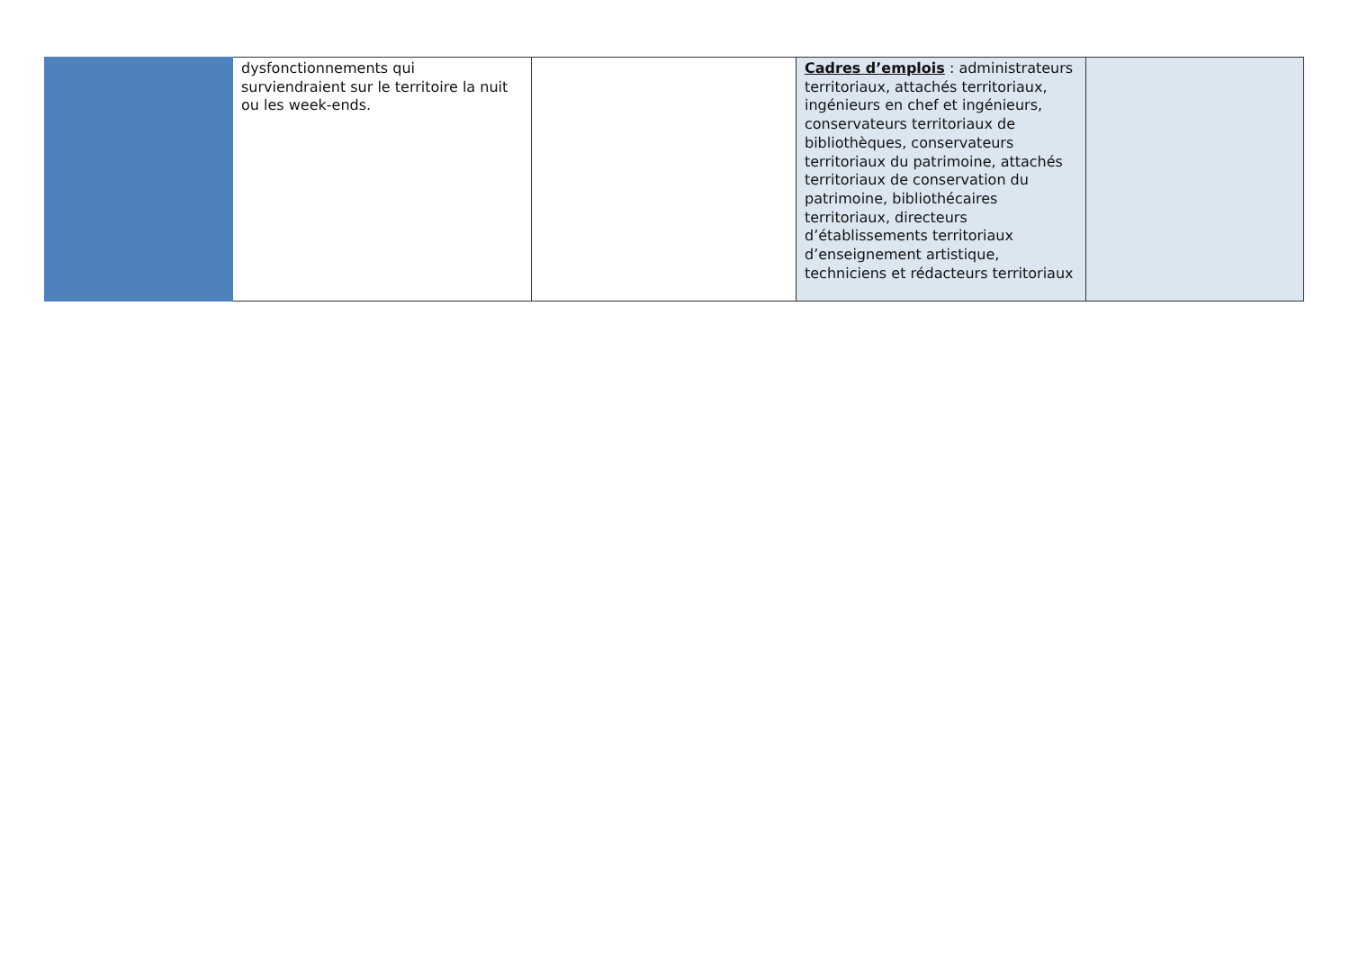| | dysfonctionnements qui surviendraient sur le territoire la nuit ou les week-ends. | | Cadres d’emplois : administrateurs territoriaux, attachés territoriaux, ingénieurs en chef et ingénieurs, conservateurs territoriaux de bibliothèques, conservateurs territoriaux du patrimoine, attachés territoriaux de conservation du patrimoine, bibliothécaires territoriaux, directeurs d’établissements territoriaux d’enseignement artistique, techniciens et rédacteurs territoriaux | |